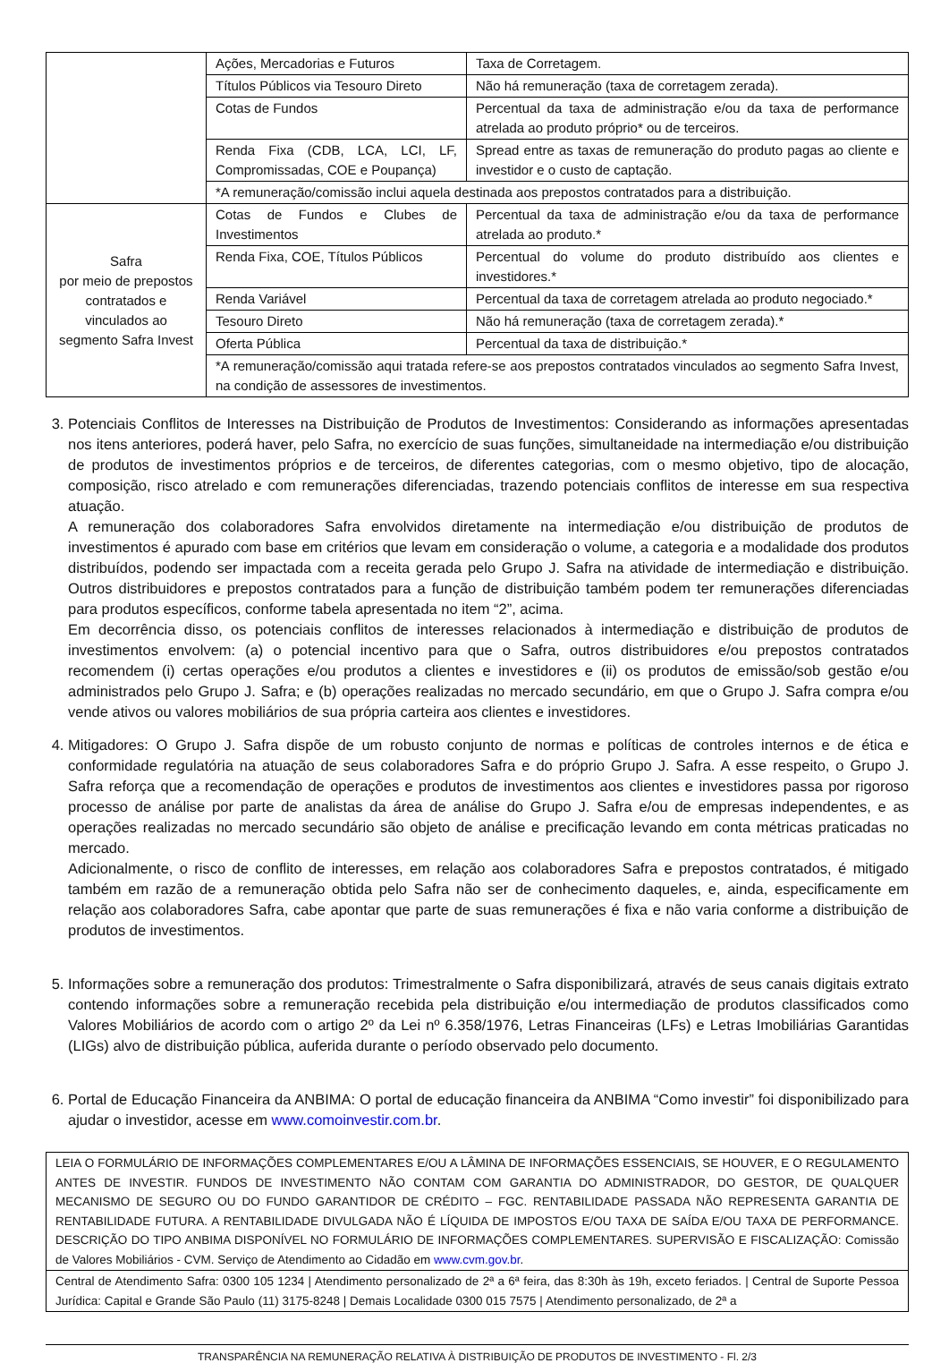| | Ações, Mercadorias e Futuros | Taxa de Corretagem. |
| | Títulos Públicos via Tesouro Direto | Não há remuneração (taxa de corretagem zerada). |
| | Cotas de Fundos | Percentual da taxa de administração e/ou da taxa de performance atrelada ao produto próprio* ou de terceiros. |
| | Renda Fixa (CDB, LCA, LCI, LF, Compromissadas, COE e Poupança) | Spread entre as taxas de remuneração do produto pagas ao cliente e investidor e o custo de captação. |
| | *A remuneração/comissão inclui aquela destinada aos prepostos contratados para a distribuição. | |
| Safra por meio de prepostos contratados e vinculados ao segmento Safra Invest | Cotas de Fundos e Clubes de Investimentos | Percentual da taxa de administração e/ou da taxa de performance atrelada ao produto.* |
| | Renda Fixa, COE, Títulos Públicos | Percentual do volume do produto distribuído aos clientes e investidores.* |
| | Renda Variável | Percentual da taxa de corretagem atrelada ao produto negociado.* |
| | Tesouro Direto | Não há remuneração (taxa de corretagem zerada).* |
| | Oferta Pública | Percentual da taxa de distribuição.* |
| | *A remuneração/comissão aqui tratada refere-se aos prepostos contratados vinculados ao segmento Safra Invest, na condição de assessores de investimentos. | |
3. Potenciais Conflitos de Interesses na Distribuição de Produtos de Investimentos: Considerando as informações apresentadas nos itens anteriores, poderá haver, pelo Safra, no exercício de suas funções, simultaneidade na intermediação e/ou distribuição de produtos de investimentos próprios e de terceiros, de diferentes categorias, com o mesmo objetivo, tipo de alocação, composição, risco atrelado e com remunerações diferenciadas, trazendo potenciais conflitos de interesse em sua respectiva atuação.
A remuneração dos colaboradores Safra envolvidos diretamente na intermediação e/ou distribuição de produtos de investimentos é apurado com base em critérios que levam em consideração o volume, a categoria e a modalidade dos produtos distribuídos, podendo ser impactada com a receita gerada pelo Grupo J. Safra na atividade de intermediação e distribuição. Outros distribuidores e prepostos contratados para a função de distribuição também podem ter remunerações diferenciadas para produtos específicos, conforme tabela apresentada no item “2”, acima.
Em decorrência disso, os potenciais conflitos de interesses relacionados à intermediação e distribuição de produtos de investimentos envolvem: (a) o potencial incentivo para que o Safra, outros distribuidores e/ou prepostos contratados recomendem (i) certas operações e/ou produtos a clientes e investidores e (ii) os produtos de emissão/sob gestão e/ou administrados pelo Grupo J. Safra; e (b) operações realizadas no mercado secundário, em que o Grupo J. Safra compra e/ou vende ativos ou valores mobiliários de sua própria carteira aos clientes e investidores.
4. Mitigadores: O Grupo J. Safra dispõe de um robusto conjunto de normas e políticas de controles internos e de ética e conformidade regulatória na atuação de seus colaboradores Safra e do próprio Grupo J. Safra. A esse respeito, o Grupo J. Safra reforça que a recomendação de operações e produtos de investimentos aos clientes e investidores passa por rigoroso processo de análise por parte de analistas da área de análise do Grupo J. Safra e/ou de empresas independentes, e as operações realizadas no mercado secundário são objeto de análise e precificação levando em conta métricas praticadas no mercado.
Adicionalmente, o risco de conflito de interesses, em relação aos colaboradores Safra e prepostos contratados, é mitigado também em razão de a remuneração obtida pelo Safra não ser de conhecimento daqueles, e, ainda, especificamente em relação aos colaboradores Safra, cabe apontar que parte de suas remunerações é fixa e não varia conforme a distribuição de produtos de investimentos.
5. Informações sobre a remuneração dos produtos: Trimestralmente o Safra disponibilizará, através de seus canais digitais extrato contendo informações sobre a remuneração recebida pela distribuição e/ou intermediação de produtos classificados como Valores Mobiliários de acordo com o artigo 2º da Lei nº 6.358/1976, Letras Financeiras (LFs) e Letras Imobiliárias Garantidas (LIGs) alvo de distribuição pública, auferida durante o período observado pelo documento.
6. Portal de Educação Financeira da ANBIMA: O portal de educação financeira da ANBIMA “Como investir” foi disponibilizado para ajudar o investidor, acesse em www.comoinvestir.com.br.
LEIA O FORMULÁRIO DE INFORMAÇÕES COMPLEMENTARES E/OU A LÂMINA DE INFORMAÇÕES ESSENCIAIS, SE HOUVER, E O REGULAMENTO ANTES DE INVESTIR. FUNDOS DE INVESTIMENTO NÃO CONTAM COM GARANTIA DO ADMINISTRADOR, DO GESTOR, DE QUALQUER MECANISMO DE SEGURO OU DO FUNDO GARANTIDOR DE CRÉDITO – FGC. RENTABILIDADE PASSADA NÃO REPRESENTA GARANTIA DE RENTABILIDADE FUTURA. A RENTABILIDADE DIVULGADA NÃO É LÍQUIDA DE IMPOSTOS E/OU TAXA DE SAÍDA E/OU TAXA DE PERFORMANCE. DESCRIÇÃO DO TIPO ANBIMA DISPONÍVEL NO FORMULÁRIO DE INFORMAÇÕES COMPLEMENTARES. SUPERVISÃO E FISCALIZAÇÃO: Comissão de Valores Mobiliários - CVM. Serviço de Atendimento ao Cidadão em www.cvm.gov.br.
Central de Atendimento Safra: 0300 105 1234 | Atendimento personalizado de 2ª a 6ª feira, das 8:30h às 19h, exceto feriados. | Central de Suporte Pessoa Jurídica: Capital e Grande São Paulo (11) 3175-8248 | Demais Localidade 0300 015 7575 | Atendimento personalizado, de 2ª a
TRANSPARÊNCIA NA REMUNERAÇÃO RELATIVA À DISTRIBUIÇÃO DE PRODUTOS DE INVESTIMENTO - Fl. 2/3